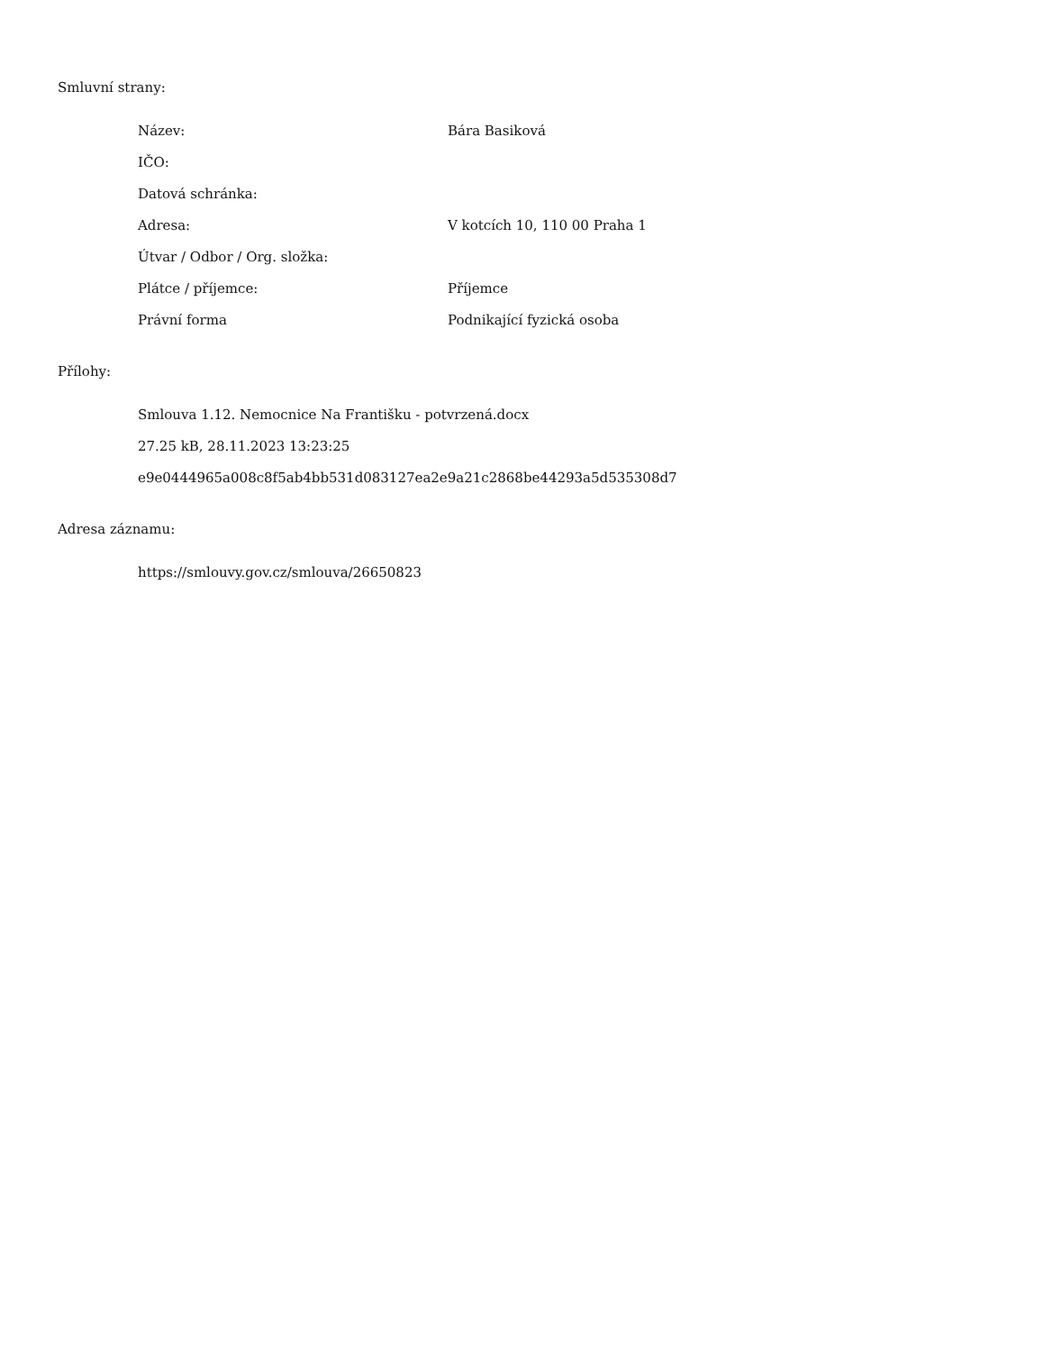Smluvní strany:
| Název: | Bára Basiková |
| IČO: | |
| Datová schránka: | |
| Adresa: | V kotcích 10, 110 00 Praha 1 |
| Útvar / Odbor / Org. složka: | |
| Plátce / příjemce: | Příjemce |
| Právní forma | Podnikající fyzická osoba |
Přílohy:
Smlouva 1.12. Nemocnice Na Františku - potvrzená.docx
27.25 kB, 28.11.2023 13:23:25
e9e0444965a008c8f5ab4bb531d083127ea2e9a21c2868be44293a5d535308d7
Adresa záznamu:
https://smlouvy.gov.cz/smlouva/26650823